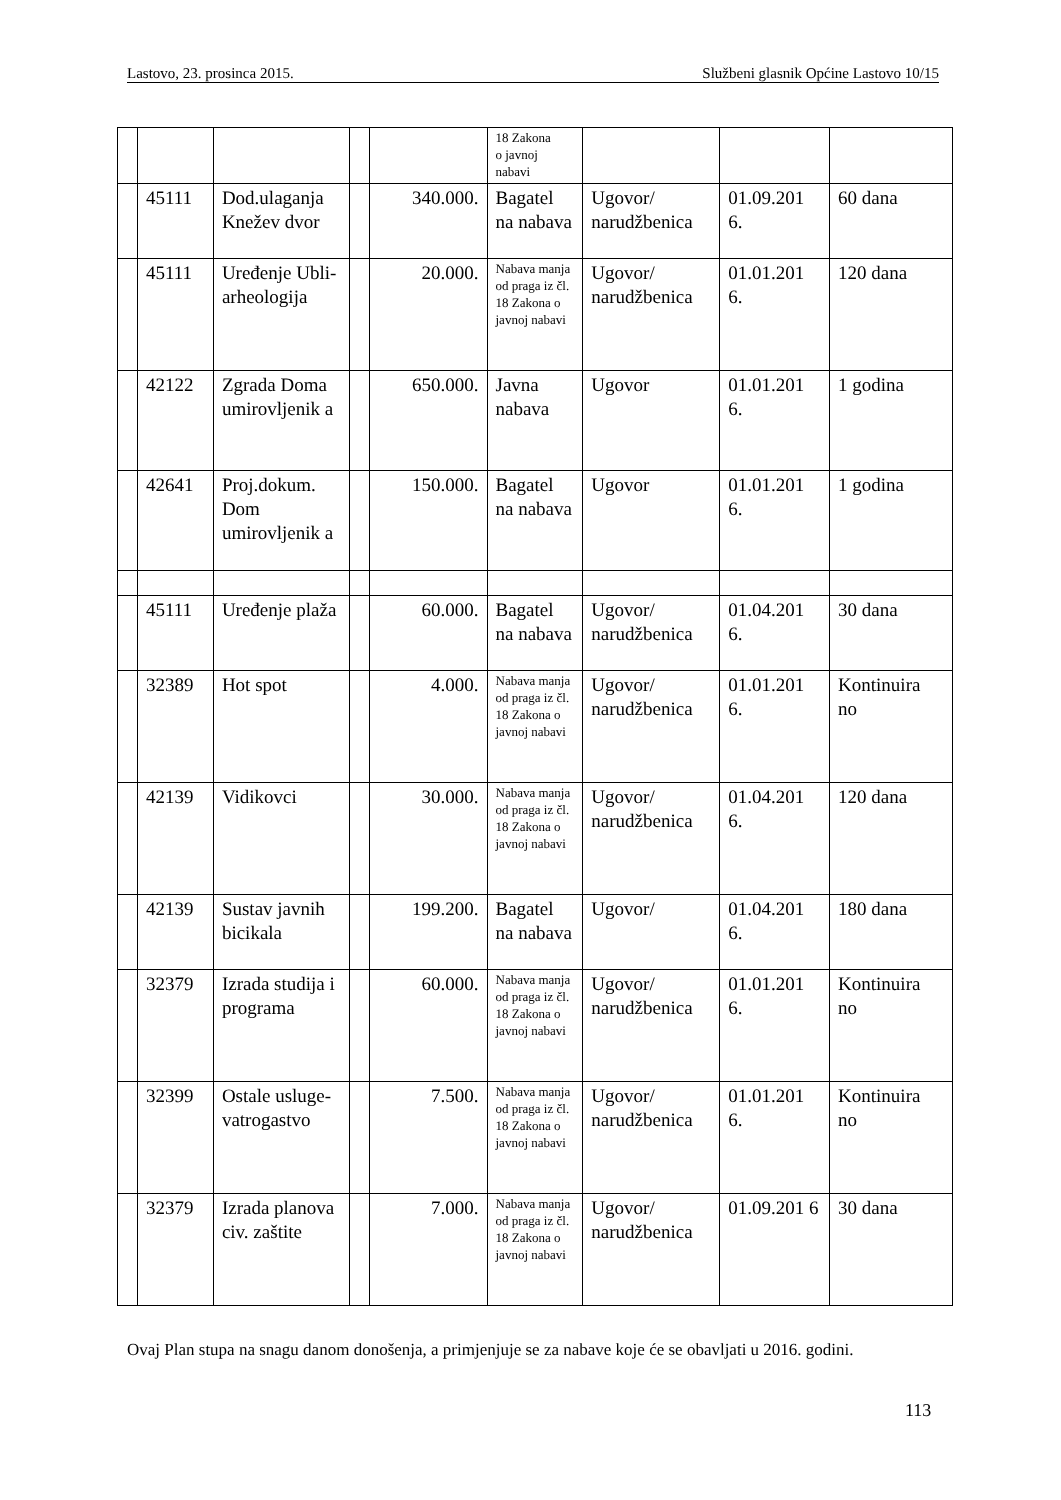Lastovo, 23. prosinca 2015. Službeni glasnik Općine Lastovo 10/15
| | | | | | 18 Zakona o javnoj nabavi | | | |
| | 45111 | Dod.ulaganja Knežev dvor | | 340.000. | Bagatel na nabava | Ugovor/ narudžbenica | 01.09.201 6. | 60 dana |
| | 45111 | Uređenje Ubli-arheologija | | 20.000. | Nabava manja od praga iz čl. 18 Zakona o javnoj nabavi | Ugovor/ narudžbenica | 01.01.201 6. | 120 dana |
| | 42122 | Zgrada Doma umirovljenik a | | 650.000. | Javna nabava | Ugovor | 01.01.201 6. | 1 godina |
| | 42641 | Proj.dokum. Dom umirovljenik a | | 150.000. | Bagatel na nabava | Ugovor | 01.01.201 6. | 1 godina |
| | 45111 | Uređenje plaža | | 60.000. | Bagatel na nabava | Ugovor/ narudžbenica | 01.04.201 6. | 30 dana |
| | 32389 | Hot spot | | 4.000. | Nabava manja od praga iz čl. 18 Zakona o javnoj nabavi | Ugovor/ narudžbenica | 01.01.201 6. | Kontinuira no |
| | 42139 | Vidikovci | | 30.000. | Nabava manja od praga iz čl. 18 Zakona o javnoj nabavi | Ugovor/ narudžbenica | 01.04.201 6. | 120 dana |
| | 42139 | Sustav javnih bicikala | | 199.200. | Bagatel na nabava | Ugovor/ | 01.04.201 6. | 180 dana |
| | 32379 | Izrada studija i programa | | 60.000. | Nabava manja od praga iz čl. 18 Zakona o javnoj nabavi | Ugovor/ narudžbenica | 01.01.201 6. | Kontinuira no |
| | 32399 | Ostale usluge-vatrogastvo | | 7.500. | Nabava manja od praga iz čl. 18 Zakona o javnoj nabavi | Ugovor/ narudžbenica | 01.01.201 6. | Kontinuira no |
| | 32379 | Izrada planova civ. zaštite | | 7.000. | Nabava manja od praga iz čl. 18 Zakona o javnoj nabavi | Ugovor/ narudžbenica | 01.09.201 6 | 30 dana |
Ovaj Plan stupa na snagu danom donošenja, a primjenjuje se za nabave koje će se obavljati u 2016. godini.
113